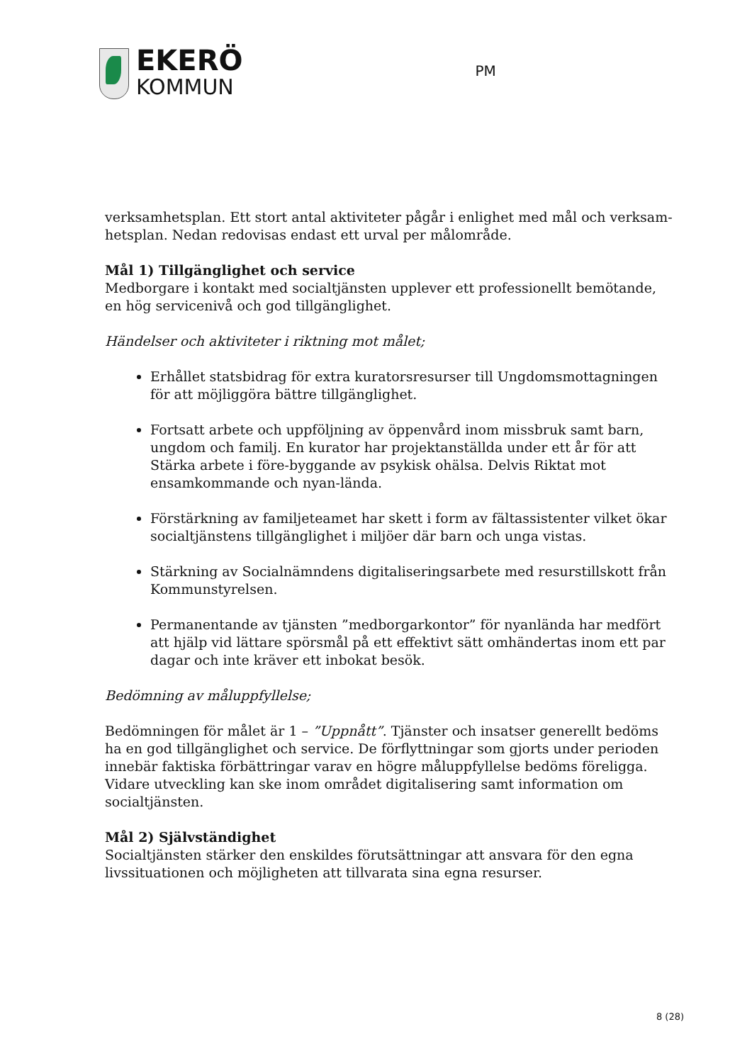EKERÖ
KOMMUN
PM
verksamhetsplan. Ett stort antal aktiviteter pågår i enlighet med mål och verksam-hetsplan. Nedan redovisas endast ett urval per målområde.
Mål 1) Tillgänglighet och service
Medborgare i kontakt med socialtjänsten upplever ett professionellt bemötande, en hög servicenivå och god tillgänglighet.
Händelser och aktiviteter i riktning mot målet;
Erhållet statsbidrag för extra kuratorsresurser till Ungdomsmottagningen för att möjliggöra bättre tillgänglighet.
Fortsatt arbete och uppföljning av öppenvård inom missbruk samt barn, ungdom och familj. En kurator har projektanställda under ett år för att Stärka arbete i före-byggande av psykisk ohälsa. Delvis Riktat mot ensamkommande och nyan-lända.
Förstärkning av familjeteamet har skett i form av fältassistenter vilket ökar socialtjänstens tillgänglighet i miljöer där barn och unga vistas.
Stärkning av Socialnämndens digitaliseringsarbete med resurstillskott från Kommunstyrelsen.
Permanentande av tjänsten ”medborgarkontor” för nyanlända har medfört att hjälp vid lättare spörsmål på ett effektivt sätt omhändertas inom ett par dagar och inte kräver ett inbokat besök.
Bedömning av måluppfyllelse;
Bedömningen för målet är 1 – ”Uppnått”. Tjänster och insatser generellt bedöms ha en god tillgänglighet och service. De förflyttningar som gjorts under perioden innebär faktiska förbättringar varav en högre måluppfyllelse bedöms föreligga. Vidare utveckling kan ske inom området digitalisering samt information om socialtjänsten.
Mål 2) Självständighet
Socialtjänsten stärker den enskildes förutsättningar att ansvara för den egna livssituationen och möjligheten att tillvarata sina egna resurser.
8 (28)